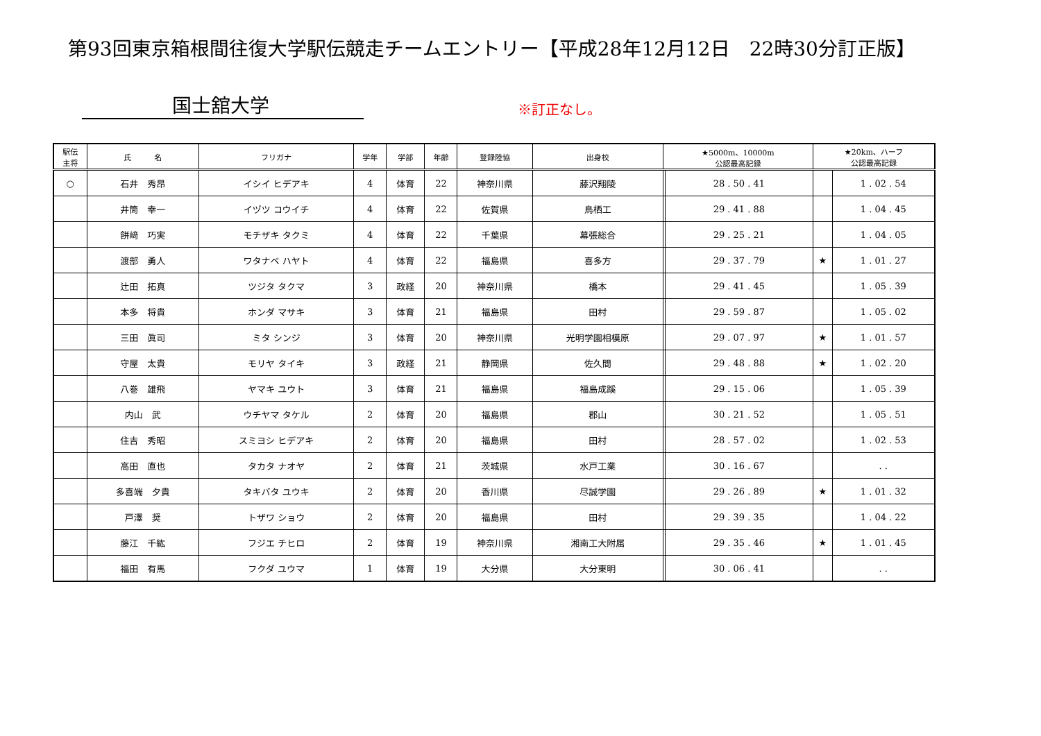第93回東京箱根間往復大学駅伝競走チームエントリー【平成28年12月12日　22時30分訂正版】
国士舘大学
※訂正なし。
| 駅伝 主将 | 氏 名 | フリガナ | 学年 | 学部 | 年齢 | 登録陸協 | 出身校 | ★5000m、10000m 公認最高記録 | | ★20km、ハーフ 公認最高記録 | |
| --- | --- | --- | --- | --- | --- | --- | --- | --- | --- | --- | --- |
| ○ | 石井 秀昂 | イシイ ヒデアキ | 4 | 体育 | 22 | 神奈川県 | 藤沢翔陵 | | 28 . 50 . 41 | | 1 . 02 . 54 |
| | 井筒 幸一 | イヅツ コウイチ | 4 | 体育 | 22 | 佐賀県 | 鳥栖工 | | 29 . 41 . 88 | | 1 . 04 . 45 |
| | 餅﨑 巧実 | モチザキ タクミ | 4 | 体育 | 22 | 千葉県 | 幕張総合 | | 29 . 25 . 21 | | 1 . 04 . 05 |
| | 渡部 勇人 | ワタナベ ハヤト | 4 | 体育 | 22 | 福島県 | 喜多方 | | 29 . 37 . 79 | ★ | 1 . 01 . 27 |
| | 辻田 拓真 | ツジタ タクマ | 3 | 政経 | 20 | 神奈川県 | 橋本 | | 29 . 41 . 45 | | 1 . 05 . 39 |
| | 本多 将貴 | ホンダ マサキ | 3 | 体育 | 21 | 福島県 | 田村 | | 29 . 59 . 87 | | 1 . 05 . 02 |
| | 三田 眞司 | ミタ シンジ | 3 | 体育 | 20 | 神奈川県 | 光明学園相模原 | | 29 . 07 . 97 | ★ | 1 . 01 . 57 |
| | 守屋 太貴 | モリヤ タイキ | 3 | 政経 | 21 | 静岡県 | 佐久間 | | 29 . 48 . 88 | ★ | 1 . 02 . 20 |
| | 八巻 雄飛 | ヤマキ ユウト | 3 | 体育 | 21 | 福島県 | 福島成蹊 | | 29 . 15 . 06 | | 1 . 05 . 39 |
| | 内山 武 | ウチヤマ タケル | 2 | 体育 | 20 | 福島県 | 郡山 | | 30 . 21 . 52 | | 1 . 05 . 51 |
| | 住吉 秀昭 | スミヨシ ヒデアキ | 2 | 体育 | 20 | 福島県 | 田村 | | 28 . 57 . 02 | | 1 . 02 . 53 |
| | 高田 直也 | タカタ ナオヤ | 2 | 体育 | 21 | 茨城県 | 水戸工業 | | 30 . 16 . 67 | | . . |
| | 多喜端 夕貴 | タキバタ ユウキ | 2 | 体育 | 20 | 香川県 | 尽誠学園 | | 29 . 26 . 89 | ★ | 1 . 01 . 32 |
| | 戸澤 奨 | トザワ ショウ | 2 | 体育 | 20 | 福島県 | 田村 | | 29 . 39 . 35 | | 1 . 04 . 22 |
| | 藤江 千紘 | フジエ チヒロ | 2 | 体育 | 19 | 神奈川県 | 湘南工大附属 | | 29 . 35 . 46 | ★ | 1 . 01 . 45 |
| | 福田 有馬 | フクダ ユウマ | 1 | 体育 | 19 | 大分県 | 大分東明 | | 30 . 06 . 41 | | . . |